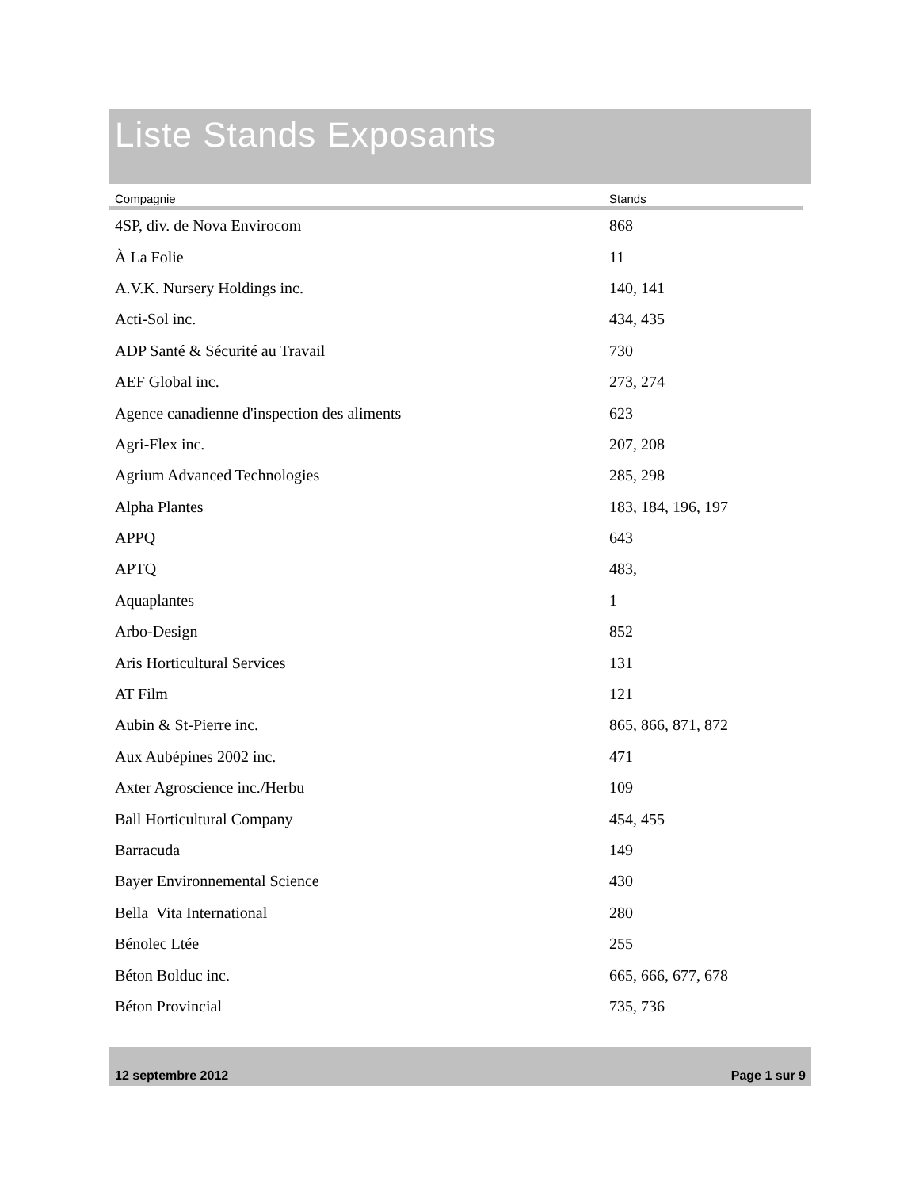Liste Stands Exposants
| Compagnie | Stands |
| --- | --- |
| 4SP, div. de Nova Envirocom | 868 |
| À La Folie | 11 |
| A.V.K. Nursery Holdings inc. | 140, 141 |
| Acti-Sol inc. | 434, 435 |
| ADP Santé & Sécurité au Travail | 730 |
| AEF Global inc. | 273, 274 |
| Agence canadienne d'inspection des aliments | 623 |
| Agri-Flex inc. | 207, 208 |
| Agrium Advanced Technologies | 285, 298 |
| Alpha Plantes | 183, 184, 196, 197 |
| APPQ | 643 |
| APTQ | 483, |
| Aquaplantes | 1 |
| Arbo-Design | 852 |
| Aris Horticultural Services | 131 |
| AT Film | 121 |
| Aubin & St-Pierre inc. | 865, 866, 871, 872 |
| Aux Aubépines 2002 inc. | 471 |
| Axter Agroscience inc./Herbu | 109 |
| Ball Horticultural Company | 454, 455 |
| Barracuda | 149 |
| Bayer Environnemental Science | 430 |
| Bella Vita International | 280 |
| Bénolec Ltée | 255 |
| Béton Bolduc inc. | 665, 666, 677, 678 |
| Béton Provincial | 735, 736 |
12 septembre 2012 Page 1 sur 9